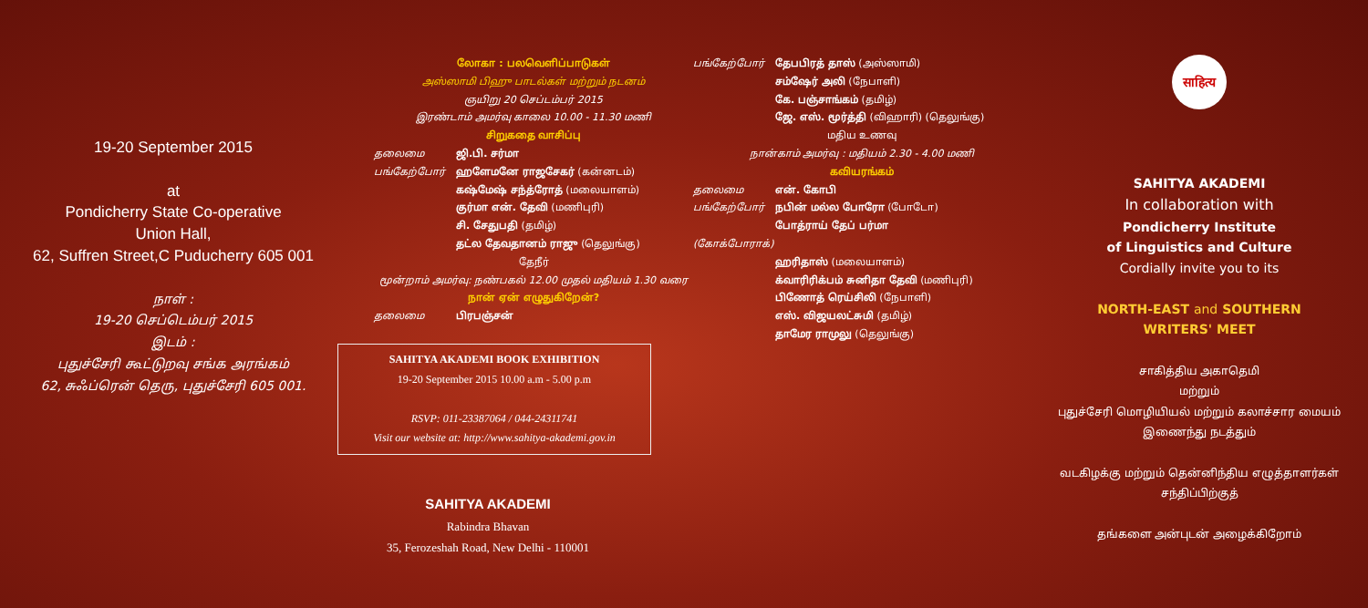19-20 September 2015
at
Pondicherry State Co-operative
Union Hall,
62, Suffren Street,C Puducherry 605 001
நாள் :
19-20 செப்டெம்பர் 2015
இடம் :
புதுச்சேரி கூட்டுறவு சங்க அரங்கம்
62, சுஃப்ரென் தெரு, புதுச்சேரி 605 001.
லோகா : பலவெளிப்பாடுகள்
அஸ்ஸாமி பிஹு பாடல்கள் மற்றும் நடனம்
ஞயிறு 20 செப்டம்பர் 2015
இரண்டாம் அமர்வு காலை 10.00 - 11.30 மணி
சிறுகதை வாசிப்பு
தலைமை ஜி.பி. சர்மா
பங்கேற்போர் ஹளேமனே ராஜசேகர் (கன்னடம்)
கஷ்மேஷ் சந்த்ரோத் (மலையாளம்)
குர்மா என். தேவி (மணிபுரி)
சி. சேதுபதி (தமிழ்)
தட்ல தேவதானம் ராஜு (தெலுங்கு)
தேநீர்
மூன்றாம் அமர்வு: நண்பகல் 12.00 முதல் மதியம் 1.30 வரை
நான் ஏன் எழுதுகிறேன்?
தலைமை பிரபஞ்சன்
SAHITYA AKADEMI BOOK EXHIBITION
19-20 September 2015 10.00 a.m - 5.00 p.m
RSVP: 011-23387064 / 044-24311741
Visit our website at: http://www.sahitya-akademi.gov.in
SAHITYA AKADEMI
Rabindra Bhavan
35, Ferozeshah Road, New Delhi - 110001
பங்கேற்போர் தேபபிரத் தாஸ் (அஸ்ஸாமி)
சம்ஷேர் அலி (நேபாளி)
கே. பஞ்சாங்கம் (தமிழ்)
ஜே. எஸ். மூர்த்தி (விஹாரி) (தெலுங்கு)
மதிய உணவு
நான்காம் அமர்வு : மதியம் 2.30 - 4.00 மணி
கவியரங்கம்
தலைமை என். கோபி
பங்கேற்போர் நபின் மல்ல போரோ (போடோ)
போத்ராய் தேப் பர்மா
(கோக்போராக்)
ஹரிதாஸ் (மலையாளம்)
க்வாரிரிக்பம் சுனிதா தேவி (மணிபுரி)
பிணோத் ரெய்சிலி (நேபாளி)
எஸ். விஜயலட்சுமி (தமிழ்)
தாமேர ராமுலு (தெலுங்கு)
साहित्य
SAHITYA AKADEMI
In collaboration with
Pondicherry Institute
of Linguistics and Culture
Cordially invite you to its
NORTH-EAST and SOUTHERN
WRITERS' MEET
சாகித்திய அகாதெமி
மற்றும்
புதுச்சேரி மொழியியல் மற்றும் கலாச்சார மையம்
இணைந்து நடத்தும்
வடகிழக்கு மற்றும் தென்னிந்திய எழுத்தாளர்கள்
சந்திப்பிற்குத்
தங்களை அன்புடன் அழைக்கிறோம்